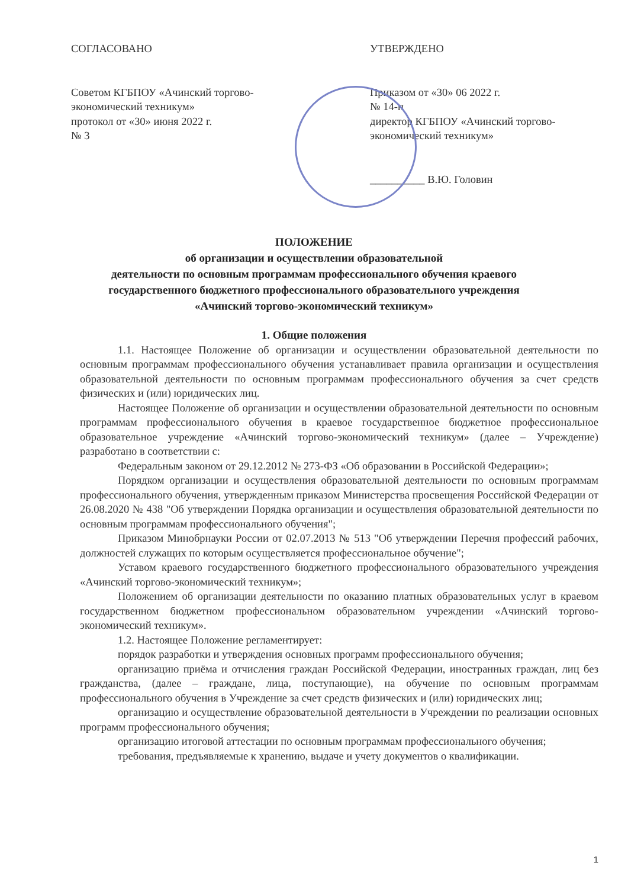СОГЛАСОВАНО
Советом КГБПОУ «Ачинский торгово-экономический техникум»
протокол от «30» июня 2022 г.
№ 3
УТВЕРЖДЕНО
Приказом от «30» 06 2022 г.
№ 14-п
директор КГБПОУ «Ачинский торгово-экономический техникум»
__________ В.Ю. Головин
ПОЛОЖЕНИЕ
об организации и осуществлении образовательной
деятельности по основным программам профессионального обучения краевого
государственного бюджетного профессионального образовательного учреждения
«Ачинский торгово-экономический техникум»
1. Общие положения
1.1. Настоящее Положение об организации и осуществлении образовательной деятельности по основным программам профессионального обучения устанавливает правила организации и осуществления образовательной деятельности по основным программам профессионального обучения за счет средств физических и (или) юридических лиц.
Настоящее Положение об организации и осуществлении образовательной деятельности по основным программам профессионального обучения в краевое государственное бюджетное профессиональное образовательное учреждение «Ачинский торгово-экономический техникум» (далее – Учреждение) разработано в соответствии с:
Федеральным законом от 29.12.2012 № 273-ФЗ «Об образовании в Российской Федерации»;
Порядком организации и осуществления образовательной деятельности по основным программам профессионального обучения, утвержденным приказом Министерства просвещения Российской Федерации от 26.08.2020 № 438 "Об утверждении Порядка организации и осуществления образовательной деятельности по основным программам профессионального обучения";
Приказом Минобрнауки России от 02.07.2013 № 513 "Об утверждении Перечня профессий рабочих, должностей служащих по которым осуществляется профессиональное обучение";
Уставом краевого государственного бюджетного профессионального образовательного учреждения «Ачинский торгово-экономический техникум»;
Положением об организации деятельности по оказанию платных образовательных услуг в краевом государственном бюджетном профессиональном образовательном учреждении «Ачинский торгово-экономический техникум».
1.2. Настоящее Положение регламентирует:
порядок разработки и утверждения основных программ профессионального обучения;
организацию приёма и отчисления граждан Российской Федерации, иностранных граждан, лиц без гражданства, (далее – граждане, лица, поступающие), на обучение по основным программам профессионального обучения в Учреждение за счет средств физических и (или) юридических лиц;
организацию и осуществление образовательной деятельности в Учреждении по реализации основных программ профессионального обучения;
организацию итоговой аттестации по основным программам профессионального обучения;
требования, предъявляемые к хранению, выдаче и учету документов о квалификации.
1